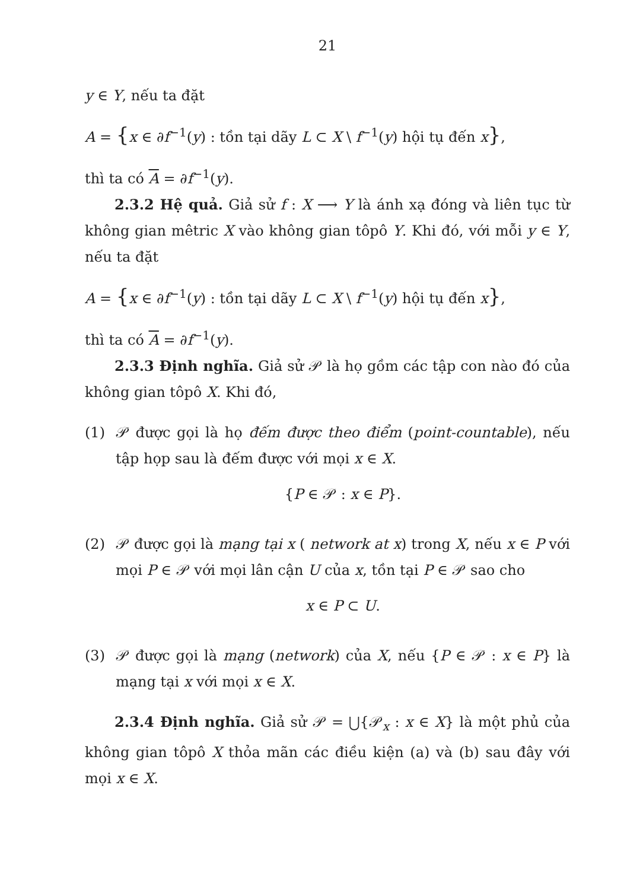21
y ∈ Y, nếu ta đặt
A = {x ∈ ∂f<sup>−1</sup>(y) : tồn tại dãy L ⊂ X \ f<sup>−1</sup>(y) hội tụ đến x},
thì ta có A = ∂f<sup>−1</sup>(y).
2.3.2 Hệ quả. Giả sử f : X ⟶ Y là ánh xạ đóng và liên tục từ không gian mêtric X vào không gian tôpô Y. Khi đó, với mỗi y ∈ Y, nếu ta đặt
A = {x ∈ ∂f<sup>−1</sup>(y) : tồn tại dãy L ⊂ X \ f<sup>−1</sup>(y) hội tụ đến x},
thì ta có A = ∂f<sup>−1</sup>(y).
2.3.3 Định nghĩa. Giả sử 𝒫 là họ gồm các tập con nào đó của không gian tôpô X. Khi đó,
(1) 𝒫 được gọi là họ đếm được theo điểm (point-countable), nếu tập họp sau là đếm được với mọi x ∈ X.
{P ∈ 𝒫 : x ∈ P}.
(2) 𝒫 được gọi là mạng tại x ( network at x) trong X, nếu x ∈ P với mọi P ∈ 𝒫 với mọi lân cận U của x, tồn tại P ∈ 𝒫 sao cho
x ∈ P ⊂ U.
(3) 𝒫 được gọi là mạng (network) của X, nếu {P ∈ 𝒫 : x ∈ P} là mạng tại x với mọi x ∈ X.
2.3.4 Định nghĩa. Giả sử 𝒫 = ⋃{𝒫<sub>x</sub> : x ∈ X} là một phủ của không gian tôpô X thỏa mãn các điều kiện (a) và (b) sau đây với mọi x ∈ X.